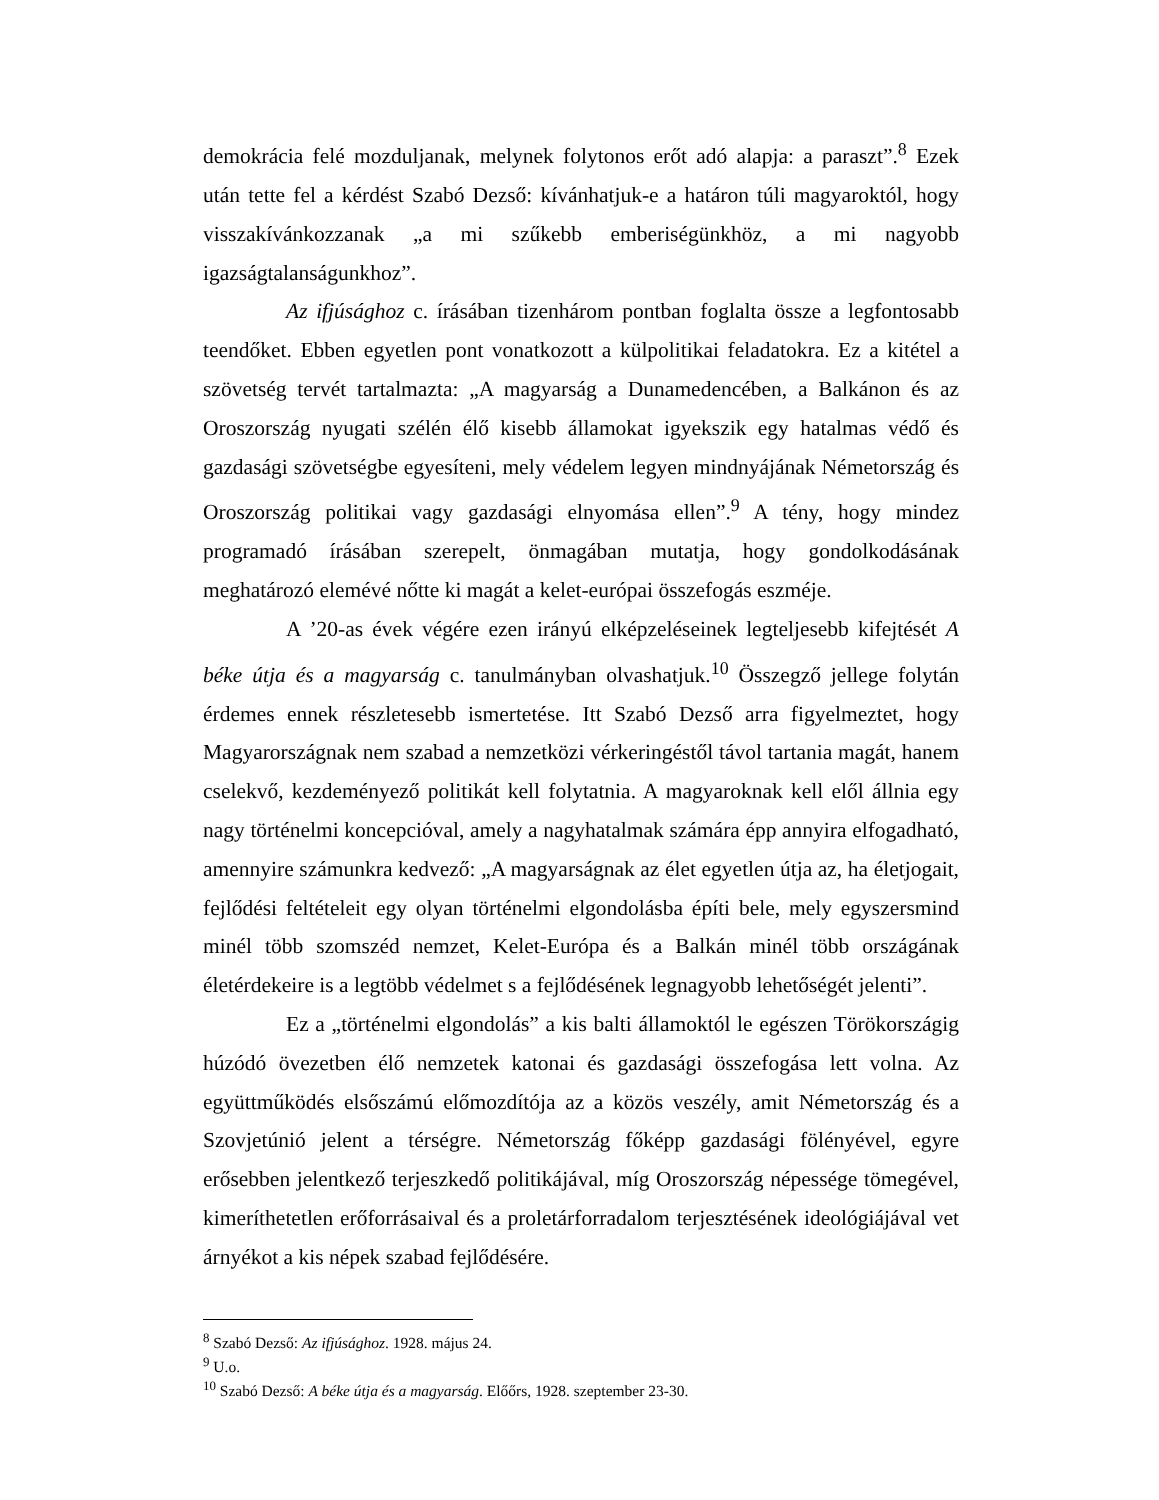demokrácia felé mozduljanak, melynek folytonos erőt adó alapja: a paraszt”.<sup>8</sup> Ezek után tette fel a kérdést Szabó Dezső: kívánhatjuk-e a határon túli magyaroktól, hogy visszakívánkozzanak „a mi szűkebb emberiségünkhöz, a mi nagyobb igazságtalanságunkhoz”.
Az ifjúsághoz c. írásában tizenhárom pontban foglalta össze a legfontosabb teendőket. Ebben egyetlen pont vonatkozott a külpolitikai feladatokra. Ez a kitétel a szövetség tervét tartalmazta: „A magyarság a Dunamedencében, a Balkánon és az Oroszország nyugati szélén élő kisebb államokat igyekszik egy hatalmas védő és gazdasági szövetségbe egyesíteni, mely védelem legyen mindnyájának Németország és Oroszország politikai vagy gazdasági elnyomása ellen”.<sup>9</sup> A tény, hogy mindez programadó írásában szerepelt, önmagában mutatja, hogy gondolkodásának meghatározó elemévé nőtte ki magát a kelet-európai összefogás eszméje.
A ’20-as évek végére ezen irányú elképzeléseinek legteljesebb kifejtését A béke útja és a magyarság c. tanulmányban olvashatjuk.<sup>10</sup> Összegző jellege folytán érdemes ennek részletesebb ismertetése. Itt Szabó Dezső arra figyelmeztet, hogy Magyarországnak nem szabad a nemzetközi vérkeringéstől távol tartania magát, hanem cselekvő, kezdeményező politikát kell folytatnia. A magyaroknak kell elől állnia egy nagy történelmi koncepcióval, amely a nagyhatalmak számára épp annyira elfogadható, amennyire számunkra kedvező: „A magyarságnak az élet egyetlen útja az, ha életjogait, fejlődési feltételeit egy olyan történelmi elgondolásba építi bele, mely egyszersmind minél több szomszéd nemzet, Kelet-Európa és a Balkán minél több országának életérdekeire is a legtöbb védelmet s a fejlődésének legnagyobb lehetőségét jelenti”.
Ez a „történelmi elgondolás” a kis balti államoktól le egészen Törökországig húzódó övezetben élő nemzetek katonai és gazdasági összefogása lett volna. Az együttműködés elsőszámú előmozdítója az a közös veszély, amit Németország és a Szovjetúnió jelent a térségre. Németország főképp gazdasági fölényével, egyre erősebben jelentkező terjeszkedő politikájával, míg Oroszország népessége tömegével, kimeríthetetlen erőforrásaival és a proletárforradalom terjesztésének ideológiájával vet árnyékot a kis népek szabad fejlődésére.
<sup>8</sup> Szabó Dezső: Az ifjúsághoz. 1928. május 24.
<sup>9</sup> U.o.
<sup>10</sup> Szabó Dezső: A béke útja és a magyarság. Előőrs, 1928. szeptember 23-30.